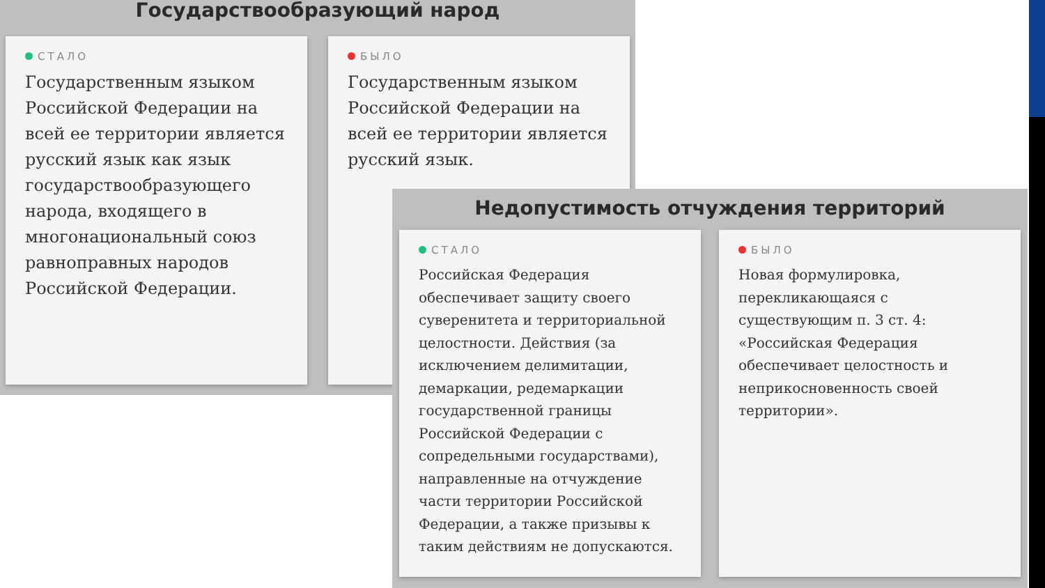Государствообразующий народ
СТАЛО
Государственным языком Российской Федерации на всей ее территории является русский язык как язык государствообразующего народа, входящего в многонациональный союз равноправных народов Российской Федерации.
БЫЛО
Государственным языком Российской Федерации на всей ее территории является русский язык.
Недопустимость отчуждения территорий
СТАЛО
Российская Федерация обеспечивает защиту своего суверенитета и территориальной целостности. Действия (за исключением делимитации, демаркации, редемаркации государственной границы Российской Федерации с сопредельными государствами), направленные на отчуждение части территории Российской Федерации, а также призывы к таким действиям не допускаются.
БЫЛО
Новая формулировка, перекликающаяся с существующим п. 3 ст. 4: «Российская Федерация обеспечивает целостность и неприкосновенность своей территории».